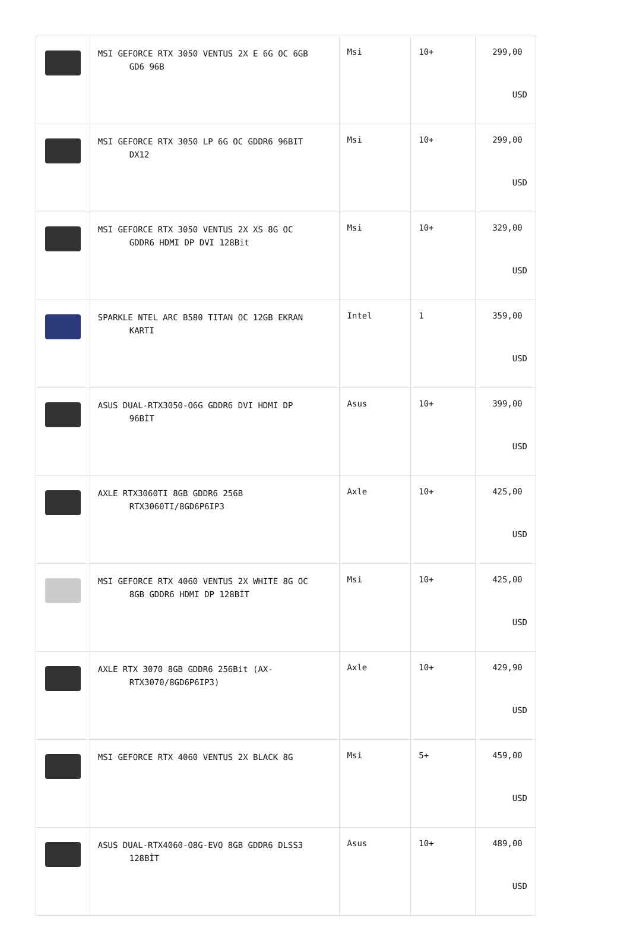| | MSI GEFORCE RTX 3050 VENTUS 2X E 6G OC 6GB GD6 96B | Msi | 10+ | 299,00 USD |
| | MSI GEFORCE RTX 3050 LP 6G OC GDDR6 96BIT DX12 | Msi | 10+ | 299,00 USD |
| | MSI GEFORCE RTX 3050 VENTUS 2X XS 8G OC GDDR6 HDMI DP DVI 128Bit | Msi | 10+ | 329,00 USD |
| | SPARKLE NTEL ARC B580 TITAN OC 12GB EKRAN KARTI | Intel | 1 | 359,00 USD |
| | ASUS DUAL-RTX3050-O6G GDDR6 DVI HDMI DP 96BİT | Asus | 10+ | 399,00 USD |
| | AXLE RTX3060TI 8GB GDDR6 256B RTX3060TI/8GD6P6IP3 | Axle | 10+ | 425,00 USD |
| | MSI GEFORCE RTX 4060 VENTUS 2X WHITE 8G OC 8GB GDDR6 HDMI DP 128BİT | Msi | 10+ | 425,00 USD |
| | AXLE RTX 3070 8GB GDDR6 256Bit (AX- RTX3070/8GD6P6IP3) | Axle | 10+ | 429,90 USD |
| | MSI GEFORCE RTX 4060 VENTUS 2X BLACK 8G | Msi | 5+ | 459,00 USD |
| | ASUS DUAL-RTX4060-O8G-EVO 8GB GDDR6 DLSS3 128BİT | Asus | 10+ | 489,00 USD |